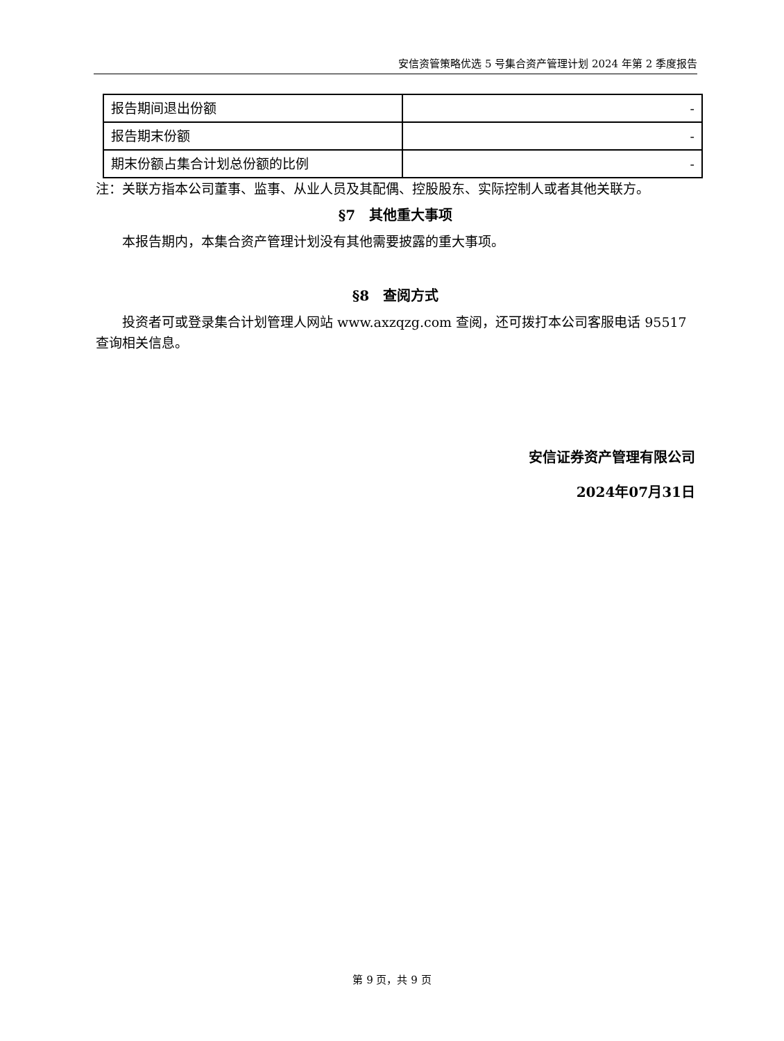安信资管策略优选 5 号集合资产管理计划 2024 年第 2 季度报告
| 报告期间退出份额 | - |
| 报告期末份额 | - |
| 期末份额占集合计划总份额的比例 | - |
注：关联方指本公司董事、监事、从业人员及其配偶、控股股东、实际控制人或者其他关联方。
§7　其他重大事项
本报告期内，本集合资产管理计划没有其他需要披露的重大事项。
§8　查阅方式
投资者可或登录集合计划管理人网站 www.axzqzg.com 查阅，还可拨打本公司客服电话 95517 查询相关信息。
安信证券资产管理有限公司
2024年07月31日
第 9 页，共 9 页